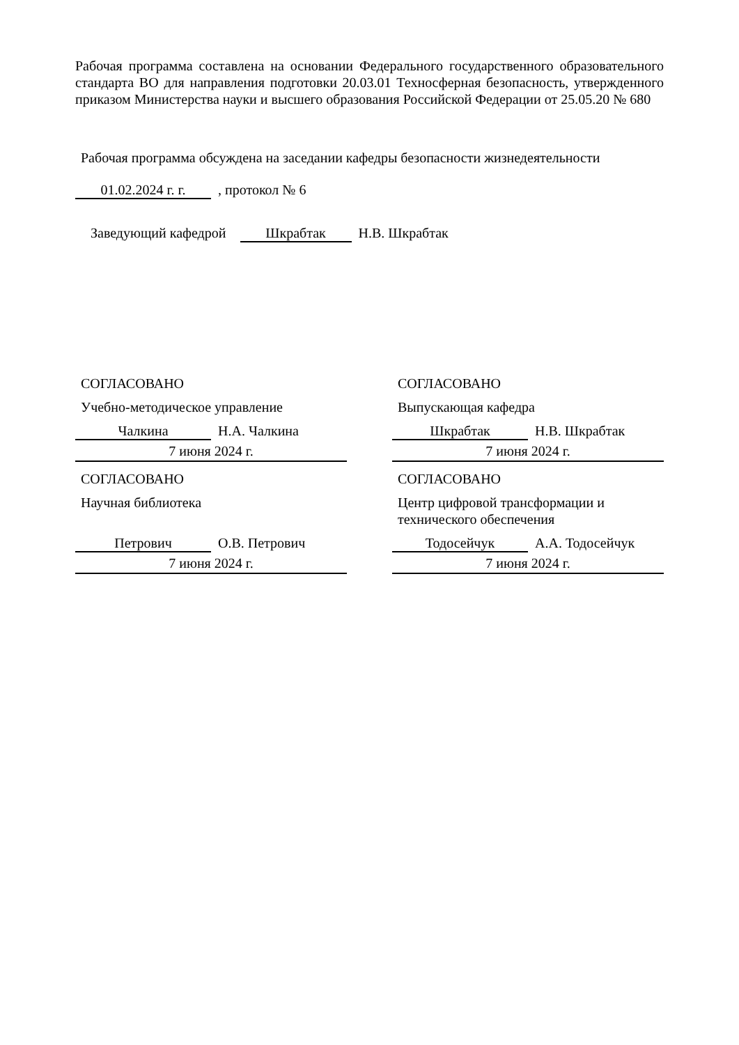Рабочая программа составлена на основании Федерального государственного образовательного стандарта ВО для направления подготовки 20.03.01 Техносферная безопасность, утвержденного приказом Министерства науки и высшего образования Российской Федерации от 25.05.20 № 680
Рабочая программа обсуждена на заседании кафедры безопасности жизнедеятельности
01.02.2024 г. г. , протокол № 6
Заведующий кафедрой Шкрабтак Н.В. Шкрабтак
СОГЛАСОВАНО
Учебно-методическое управление
Чалкина Н.А. Чалкина
7 июня 2024 г.
СОГЛАСОВАНО
Научная библиотека
Петрович О.В. Петрович
7 июня 2024 г.
СОГЛАСОВАНО
Выпускающая кафедра
Шкрабтак Н.В. Шкрабтак
7 июня 2024 г.
СОГЛАСОВАНО
Центр цифровой трансформации и технического обеспечения
Тодосейчук А.А. Тодосейчук
7 июня 2024 г.